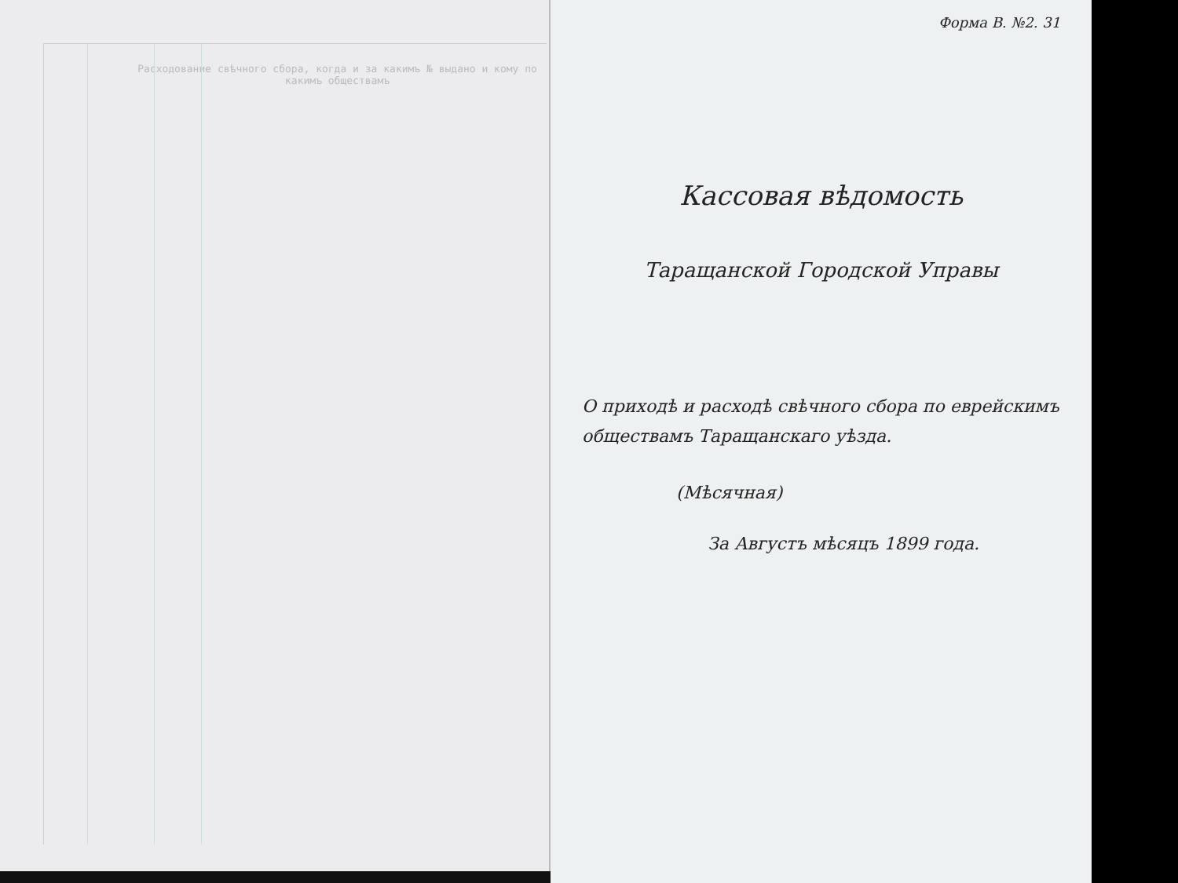Расходование свѣчного сбора, когда и за какимъ № выдано и кому по какимъ обществамъ
Форма В. №2. 31
Кассовая вѣдомость
Таращанской Городской Управы
О приходѣ и расходѣ свѣчного сбора по еврейскимъ обществамъ Таращанскаго уѣзда.
(Мѣсячная)
За Августъ мѣсяцъ 1899 года.